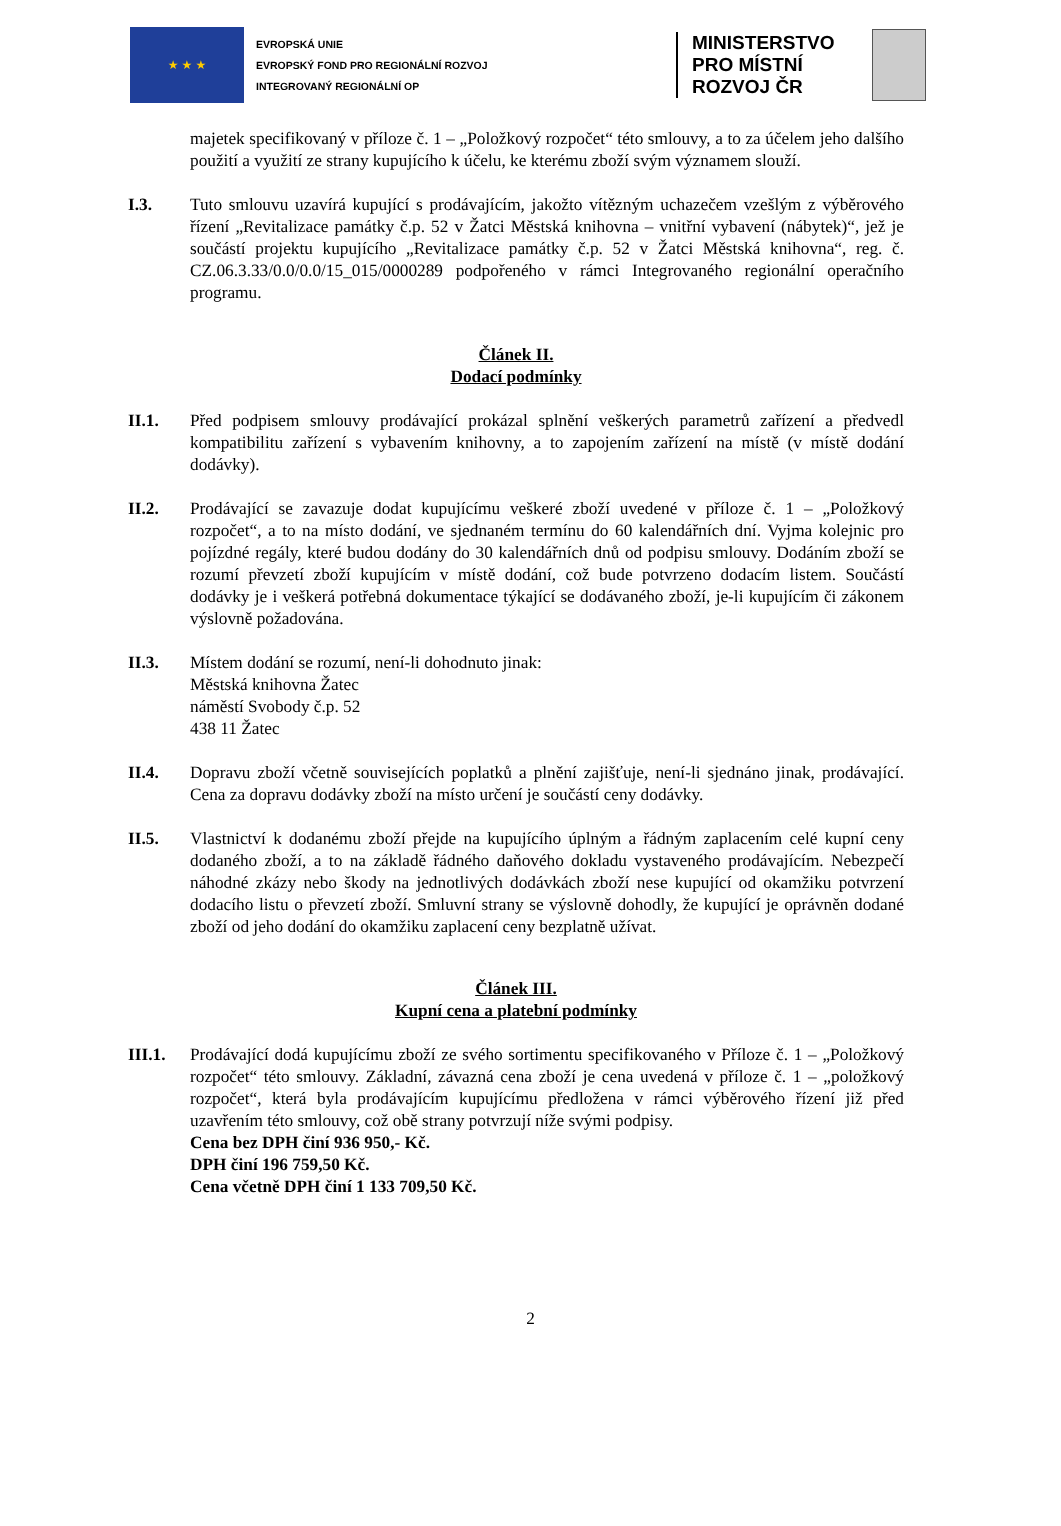★ ★ ★
EVROPSKÁ UNIE
EVROPSKÝ FOND PRO REGIONÁLNÍ ROZVOJ
INTEGROVANÝ REGIONÁLNÍ OP
MINISTERSTVO
PRO MÍSTNÍ
ROZVOJ ČR
majetek specifikovaný v příloze č. 1 – „Položkový rozpočet“ této smlouvy, a to za účelem jeho dalšího použití a využití ze strany kupujícího k účelu, ke kterému zboží svým významem slouží.
I.3. Tuto smlouvu uzavírá kupující s prodávajícím, jakožto vítězným uchazečem vzešlým z výběrového řízení „Revitalizace památky č.p. 52 v Žatci Městská knihovna – vnitřní vybavení (nábytek)“, jež je součástí projektu kupujícího „Revitalizace památky č.p. 52 v Žatci Městská knihovna“, reg. č. CZ.06.3.33/0.0/0.0/15_015/0000289 podpořeného v rámci Integrovaného regionální operačního programu.
Článek II.
Dodací podmínky
II.1. Před podpisem smlouvy prodávající prokázal splnění veškerých parametrů zařízení a předvedl kompatibilitu zařízení s vybavením knihovny, a to zapojením zařízení na místě (v místě dodání dodávky).
II.2. Prodávající se zavazuje dodat kupujícímu veškeré zboží uvedené v příloze č. 1 – „Položkový rozpočet“, a to na místo dodání, ve sjednaném termínu do 60 kalendářních dní. Vyjma kolejnic pro pojízdné regály, které budou dodány do 30 kalendářních dnů od podpisu smlouvy. Dodáním zboží se rozumí převzetí zboží kupujícím v místě dodání, což bude potvrzeno dodacím listem. Součástí dodávky je i veškerá potřebná dokumentace týkající se dodávaného zboží, je-li kupujícím či zákonem výslovně požadována.
II.3. Místem dodání se rozumí, není-li dohodnuto jinak:
Městská knihovna Žatec
náměstí Svobody č.p. 52
438 11 Žatec
II.4. Dopravu zboží včetně souvisejících poplatků a plnění zajišťuje, není-li sjednáno jinak, prodávající. Cena za dopravu dodávky zboží na místo určení je součástí ceny dodávky.
II.5. Vlastnictví k dodanému zboží přejde na kupujícího úplným a řádným zaplacením celé kupní ceny dodaného zboží, a to na základě řádného daňového dokladu vystaveného prodávajícím. Nebezpečí náhodné zkázy nebo škody na jednotlivých dodávkách zboží nese kupující od okamžiku potvrzení dodacího listu o převzetí zboží. Smluvní strany se výslovně dohodly, že kupující je oprávněn dodané zboží od jeho dodání do okamžiku zaplacení ceny bezplatně užívat.
Článek III.
Kupní cena a platební podmínky
III.1.
Prodávající dodá kupujícímu zboží ze svého sortimentu specifikovaného v Příloze č. 1 – „Položkový rozpočet“ této smlouvy. Základní, závazná cena zboží je cena uvedená v příloze č. 1 – „položkový rozpočet“, která byla prodávajícím kupujícímu předložena v rámci výběrového řízení již před uzavřením této smlouvy, což obě strany potvrzují níže svými podpisy.
Cena bez DPH činí 936 950,- Kč.
DPH činí 196 759,50 Kč.
Cena včetně DPH činí 1 133 709,50 Kč.
2